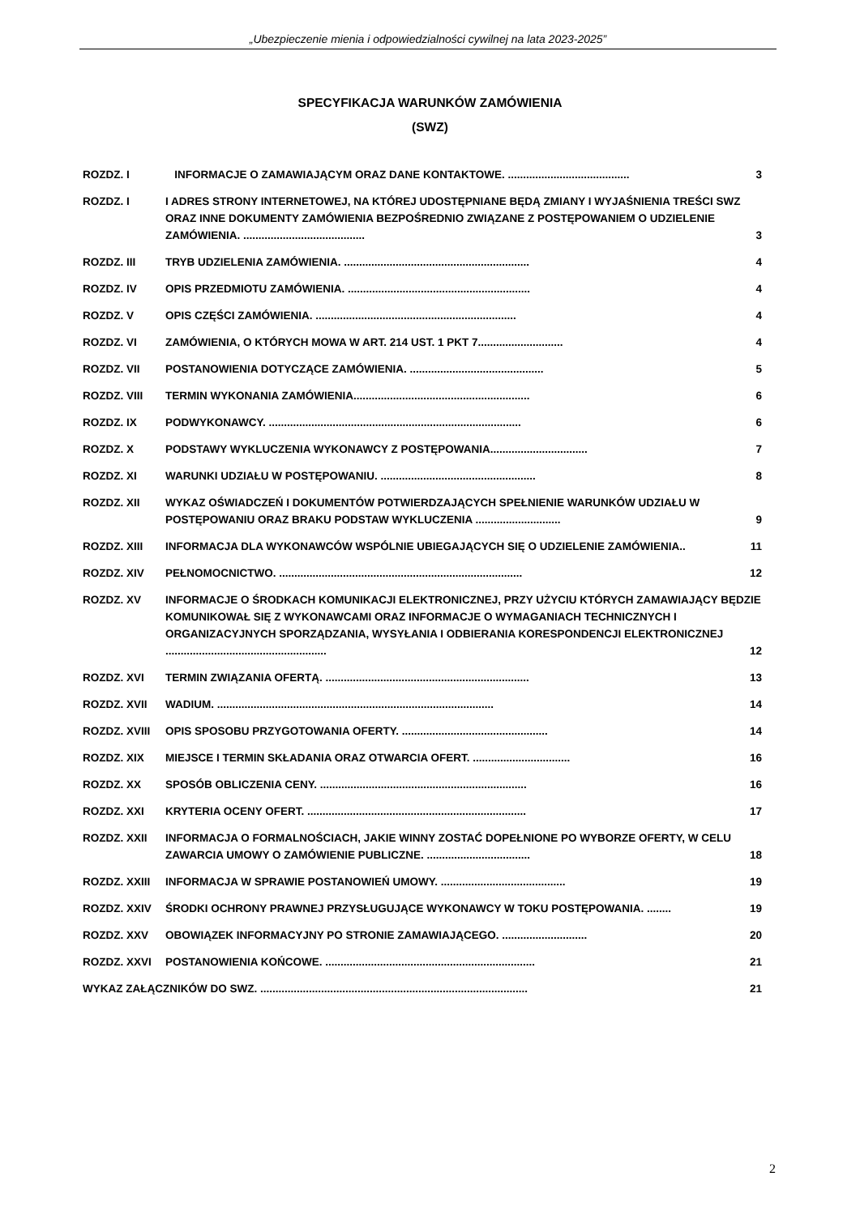„Ubezpieczenie mienia i odpowiedzialności cywilnej na lata 2023-2025”
SPECYFIKACJA WARUNKÓW ZAMÓWIENIA
(SWZ)
ROZDZ. I INFORMACJE O ZAMAWIAJĄCYM ORAZ DANE KONTAKTOWE. ........................................ 3
ROZDZ. I I ADRES STRONY INTERNETOWEJ, NA KTÓREJ UDOSTĘPNIANE BĘDĄ ZMIANY I WYJAŚNIENIA TREŚCI SWZ ORAZ INNE DOKUMENTY ZAMÓWIENIA BEZPOŚREDNIO ZWIĄZANE Z POSTĘPOWANIEM O UDZIELENIE ZAMÓWIENIA. ........................................ 3
ROZDZ. III TRYB UDZIELENIA ZAMÓWIENIA. ............................................................. 4
ROZDZ. IV OPIS PRZEDMIOTU ZAMÓWIENIA. ............................................................ 4
ROZDZ. V OPIS CZĘŚCI ZAMÓWIENIA. .................................................................. 4
ROZDZ. VI ZAMÓWIENIA, O KTÓRYCH MOWA W ART. 214 UST. 1 PKT 7............................ 4
ROZDZ. VII POSTANOWIENIA DOTYCZĄCE ZAMÓWIENIA. ............................................ 5
ROZDZ. VIII TERMIN WYKONANIA ZAMÓWIENIA.......................................................... 6
ROZDZ. IX PODWYKONAWCY. ................................................................................... 6
ROZDZ. X PODSTAWY WYKLUCZENIA WYKONAWCY Z POSTĘPOWANIA................................ 7
ROZDZ. XI WARUNKI UDZIAŁU W POSTĘPOWANIU. ................................................... 8
ROZDZ. XII WYKAZ OŚWIADCZEŃ I DOKUMENTÓW POTWIERDZAJĄCYCH SPEŁNIENIE WARUNKÓW UDZIAŁU W POSTĘPOWANIU ORAZ BRAKU PODSTAW WYKLUCZENIA ............................ 9
ROZDZ. XIII INFORMACJA DLA WYKONAWCÓW WSPÓLNIE UBIEGAJĄCYCH SIĘ O UDZIELENIE ZAMÓWIENIA.. 11
ROZDZ. XIV PEŁNOMOCNICTWO. ................................................................................ 12
ROZDZ. XV INFORMACJE O ŚRODKACH KOMUNIKACJI ELEKTRONICZNEJ, PRZY UŻYCIU KTÓRYCH ZAMAWIAJĄCY BĘDZIE KOMUNIKOWAŁ SIĘ Z WYKONAWCAMI ORAZ INFORMACJE O WYMAGANIACH TECHNICZNYCH I ORGANIZACYJNYCH SPORZĄDZANIA, WYSYŁANIA I ODBIERANIA KORESPONDENCJI ELEKTRONICZNEJ ..................................................... 12
ROZDZ. XVI TERMIN ZWIĄZANIA OFERTĄ. ................................................................... 13
ROZDZ. XVII WADIUM. ........................................................................................... 14
ROZDZ. XVIII OPIS SPOSOBU PRZYGOTOWANIA OFERTY. ................................................ 14
ROZDZ. XIX MIEJSCE I TERMIN SKŁADANIA ORAZ OTWARCIA OFERT. ................................ 16
ROZDZ. XX SPOSÓB OBLICZENIA CENY. .................................................................... 16
ROZDZ. XXI KRYTERIA OCENY OFERT. ........................................................................ 17
ROZDZ. XXII INFORMACJA O FORMALNOŚCIACH, JAKIE WINNY ZOSTAĆ DOPEŁNIONE PO WYBORZE OFERTY, W CELU ZAWARCIA UMOWY O ZAMÓWIENIE PUBLICZNE. .................................. 18
ROZDZ. XXIII INFORMACJA W SPRAWIE POSTANOWIEŃ UMOWY. ......................................... 19
ROZDZ. XXIV ŚRODKI OCHRONY PRAWNEJ PRZYSŁUGUJĄCE WYKONAWCY W TOKU POSTĘPOWANIA. ........ 19
ROZDZ. XXV OBOWIĄZEK INFORMACYJNY PO STRONIE ZAMAWIAJĄCEGO. ............................ 20
ROZDZ. XXVI POSTANOWIENIA KOŃCOWE. ..................................................................... 21
WYKAZ ZAŁĄCZNIKÓW DO SWZ. ........................................................................................ 21
2